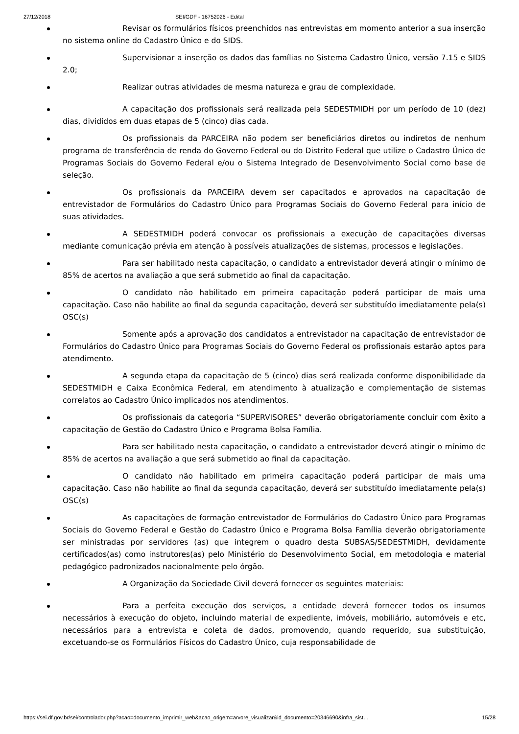27/12/2018 SEI/GDF - 16752026 - Edital
Revisar os formulários físicos preenchidos nas entrevistas em momento anterior a sua inserção no sistema online do Cadastro Único e do SIDS.
Supervisionar a inserção os dados das famílias no Sistema Cadastro Único, versão 7.15 e SIDS 2.0;
Realizar outras atividades de mesma natureza e grau de complexidade.
A capacitação dos profissionais será realizada pela SEDESTMIDH por um período de 10 (dez) dias, divididos em duas etapas de 5 (cinco) dias cada.
Os profissionais da PARCEIRA não podem ser beneficiários diretos ou indiretos de nenhum programa de transferência de renda do Governo Federal ou do Distrito Federal que utilize o Cadastro Único de Programas Sociais do Governo Federal e/ou o Sistema Integrado de Desenvolvimento Social como base de seleção.
Os profissionais da PARCEIRA devem ser capacitados e aprovados na capacitação de entrevistador de Formulários do Cadastro Único para Programas Sociais do Governo Federal para início de suas atividades.
A SEDESTMIDH poderá convocar os profissionais a execução de capacitações diversas mediante comunicação prévia em atenção à possíveis atualizações de sistemas, processos e legislações.
Para ser habilitado nesta capacitação, o candidato a entrevistador deverá atingir o mínimo de 85% de acertos na avaliação a que será submetido ao final da capacitação.
O candidato não habilitado em primeira capacitação poderá participar de mais uma capacitação. Caso não habilite ao final da segunda capacitação, deverá ser substituído imediatamente pela(s) OSC(s)
Somente após a aprovação dos candidatos a entrevistador na capacitação de entrevistador de Formulários do Cadastro Único para Programas Sociais do Governo Federal os profissionais estarão aptos para atendimento.
A segunda etapa da capacitação de 5 (cinco) dias será realizada conforme disponibilidade da SEDESTMIDH e Caixa Econômica Federal, em atendimento à atualização e complementação de sistemas correlatos ao Cadastro Único implicados nos atendimentos.
Os profissionais da categoria “SUPERVISORES” deverão obrigatoriamente concluir com êxito a capacitação de Gestão do Cadastro Único e Programa Bolsa Família.
Para ser habilitado nesta capacitação, o candidato a entrevistador deverá atingir o mínimo de 85% de acertos na avaliação a que será submetido ao final da capacitação.
O candidato não habilitado em primeira capacitação poderá participar de mais uma capacitação. Caso não habilite ao final da segunda capacitação, deverá ser substituído imediatamente pela(s) OSC(s)
As capacitações de formação entrevistador de Formulários do Cadastro Único para Programas Sociais do Governo Federal e Gestão do Cadastro Único e Programa Bolsa Família deverão obrigatoriamente ser ministradas por servidores (as) que integrem o quadro desta SUBSAS/SEDESTMIDH, devidamente certificados(as) como instrutores(as) pelo Ministério do Desenvolvimento Social, em metodologia e material pedagógico padronizados nacionalmente pelo órgão.
A Organização da Sociedade Civil deverá fornecer os seguintes materiais:
Para a perfeita execução dos serviços, a entidade deverá fornecer todos os insumos necessários à execução do objeto, incluindo material de expediente, imóveis, mobiliário, automóveis e etc, necessários para a entrevista e coleta de dados, promovendo, quando requerido, sua substituição, excetuando-se os Formulários Físicos do Cadastro Único, cuja responsabilidade de
https://sei.df.gov.br/sei/controlador.php?acao=documento_imprimir_web&acao_origem=arvore_visualizar&id_documento=20346690&infra_sist… 15/28